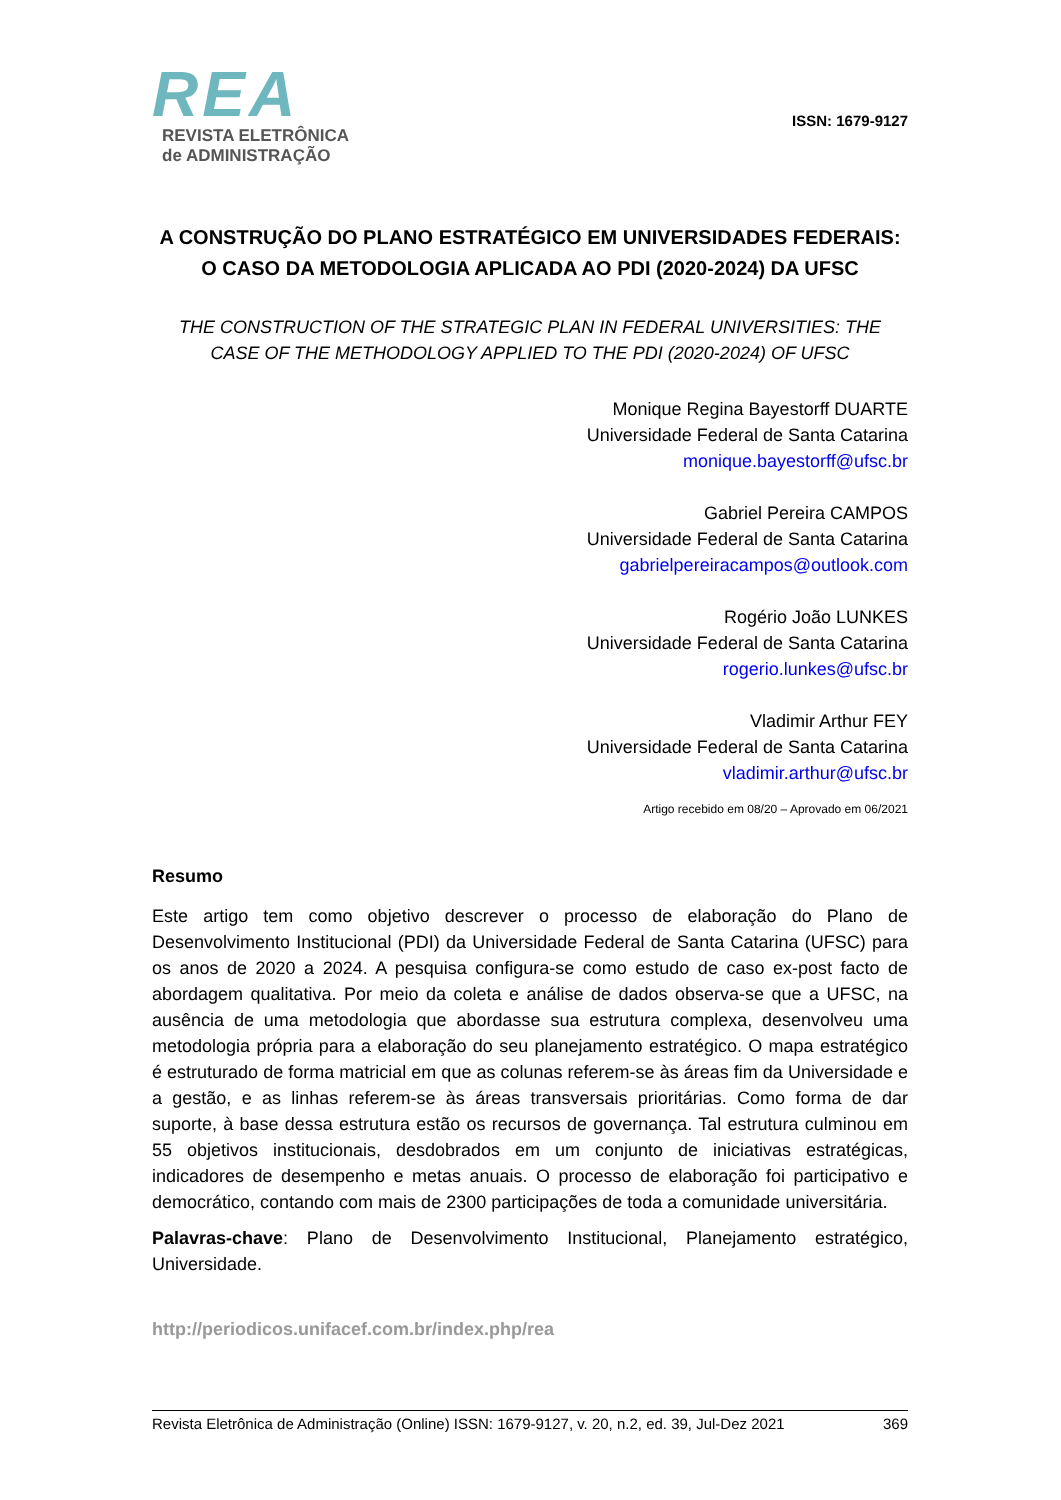REA
REVISTA ELETRÔNICA
de ADMINISTRAÇÃO
ISSN: 1679-9127
A CONSTRUÇÃO DO PLANO ESTRATÉGICO EM UNIVERSIDADES FEDERAIS: O CASO DA METODOLOGIA APLICADA AO PDI (2020-2024) DA UFSC
THE CONSTRUCTION OF THE STRATEGIC PLAN IN FEDERAL UNIVERSITIES: THE CASE OF THE METHODOLOGY APPLIED TO THE PDI (2020-2024) OF UFSC
Monique Regina Bayestorff DUARTE
Universidade Federal de Santa Catarina
monique.bayestorff@ufsc.br
Gabriel Pereira CAMPOS
Universidade Federal de Santa Catarina
gabrielpereiracampos@outlook.com
Rogério João LUNKES
Universidade Federal de Santa Catarina
rogerio.lunkes@ufsc.br
Vladimir Arthur FEY
Universidade Federal de Santa Catarina
vladimir.arthur@ufsc.br
Artigo recebido em 08/20 – Aprovado em 06/2021
Resumo
Este artigo tem como objetivo descrever o processo de elaboração do Plano de Desenvolvimento Institucional (PDI) da Universidade Federal de Santa Catarina (UFSC) para os anos de 2020 a 2024. A pesquisa configura-se como estudo de caso ex-post facto de abordagem qualitativa. Por meio da coleta e análise de dados observa-se que a UFSC, na ausência de uma metodologia que abordasse sua estrutura complexa, desenvolveu uma metodologia própria para a elaboração do seu planejamento estratégico. O mapa estratégico é estruturado de forma matricial em que as colunas referem-se às áreas fim da Universidade e a gestão, e as linhas referem-se às áreas transversais prioritárias. Como forma de dar suporte, à base dessa estrutura estão os recursos de governança. Tal estrutura culminou em 55 objetivos institucionais, desdobrados em um conjunto de iniciativas estratégicas, indicadores de desempenho e metas anuais. O processo de elaboração foi participativo e democrático, contando com mais de 2300 participações de toda a comunidade universitária.
Palavras-chave: Plano de Desenvolvimento Institucional, Planejamento estratégico, Universidade.
http://periodicos.unifacef.com.br/index.php/rea
Revista Eletrônica de Administração (Online) ISSN: 1679-9127, v. 20, n.2, ed. 39, Jul-Dez 2021 369